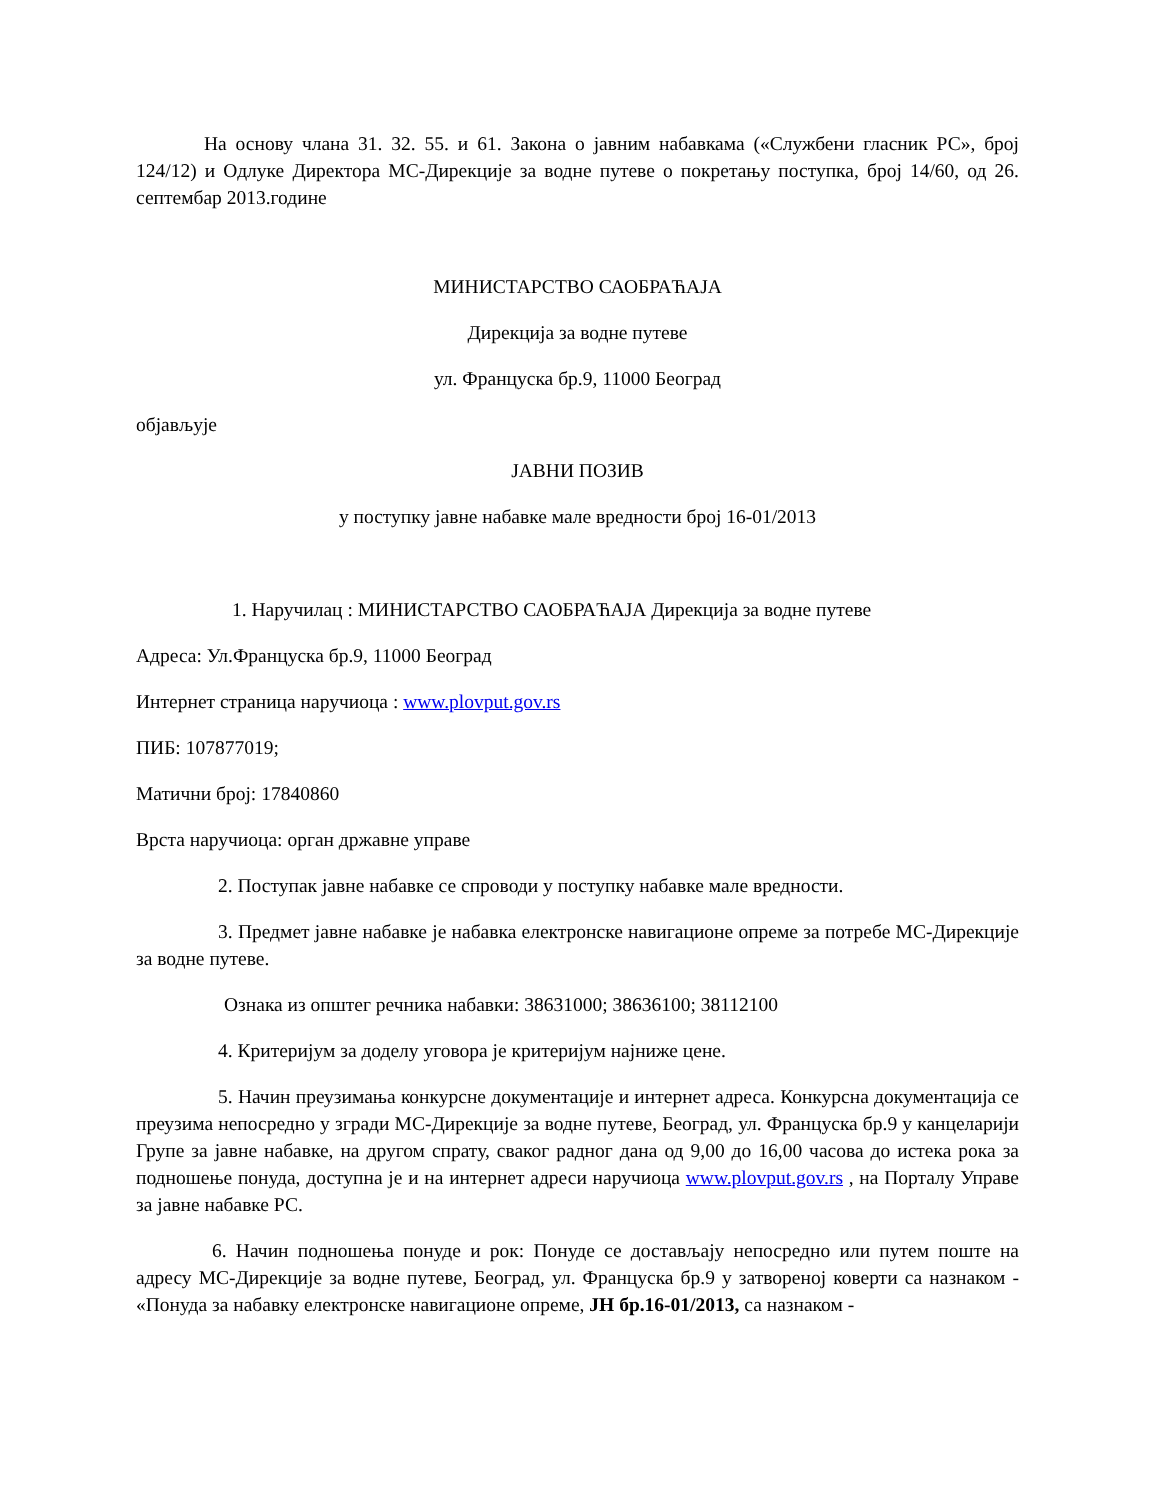На основу члана 31. 32. 55. и 61. Закона о јавним набавкама («Службени гласник РС», број 124/12) и Одлуке Директора МС-Дирекције за водне путеве о покретању поступка, број 14/60, од 26. септембар 2013.године
МИНИСТАРСТВО САОБРАЋАЈА
Дирекција за водне путеве
ул. Француска бр.9, 11000 Београд
објављује
ЈАВНИ ПОЗИВ
у поступку јавне набавке мале вредности број 16-01/2013
1. Наручилац : МИНИСТАРСТВО САОБРАЋАЈА Дирекција за водне путеве
Адреса: Ул.Француска бр.9, 11000 Београд
Интернет страница наручиоца : www.plovput.gov.rs
ПИБ: 107877019;
Матични број: 17840860
Врста наручиоца: орган државне управе
2. Поступак јавне набавке се спроводи у поступку набавке мале вредности.
3. Предмет јавне набавке је набавка електронске навигационе опреме за потребе МС-Дирекције за водне путеве.
Ознака из општег речника набавки: 38631000; 38636100; 38112100
4. Критеријум за доделу уговора је критеријум најниже цене.
5. Начин преузимања конкурсне документације и интернет адреса. Конкурсна документација се преузима непосредно у згради МС-Дирекције за водне путеве, Београд, ул. Француска бр.9 у канцеларији Групе за јавне набавке, на другом спрату, сваког радног дана од 9,00 до 16,00 часова до истека рока за подношење понуда, доступна је и на интернет адреси наручиоца www.plovput.gov.rs , на Порталу Управе за јавне набавке РС.
6. Начин подношења понуде и рок: Понуде се достављају непосредно или путем поште на адресу МС-Дирекције за водне путеве, Београд, ул. Француска бр.9 у затвореној коверти са назнаком - «Понуда за набавку електронске навигационе опреме, ЈН бр.16-01/2013, са назнаком -